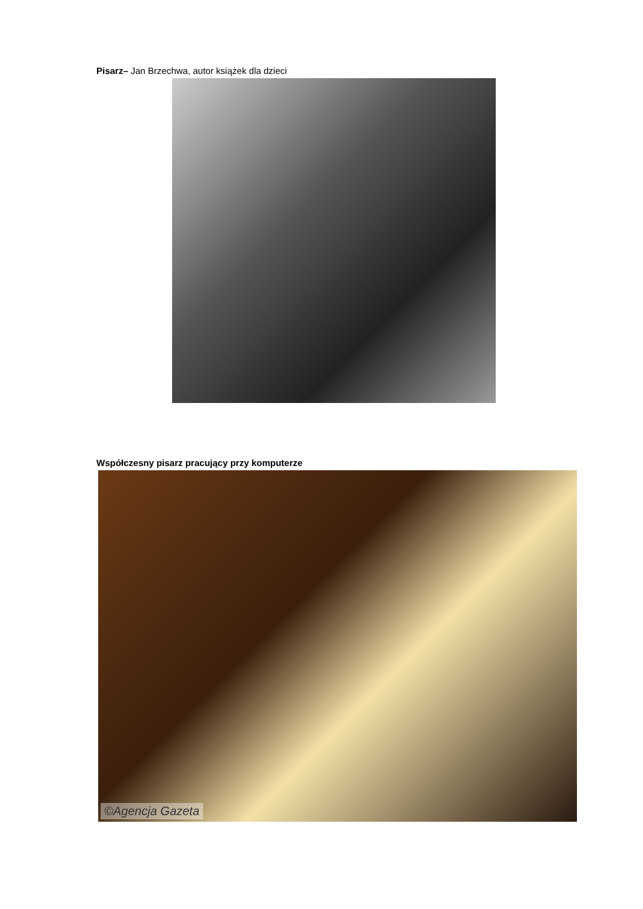Pisarz– Jan Brzechwa, autor książek dla dzieci
Współczesny pisarz pracujący przy komputerze
©Agencja Gazeta